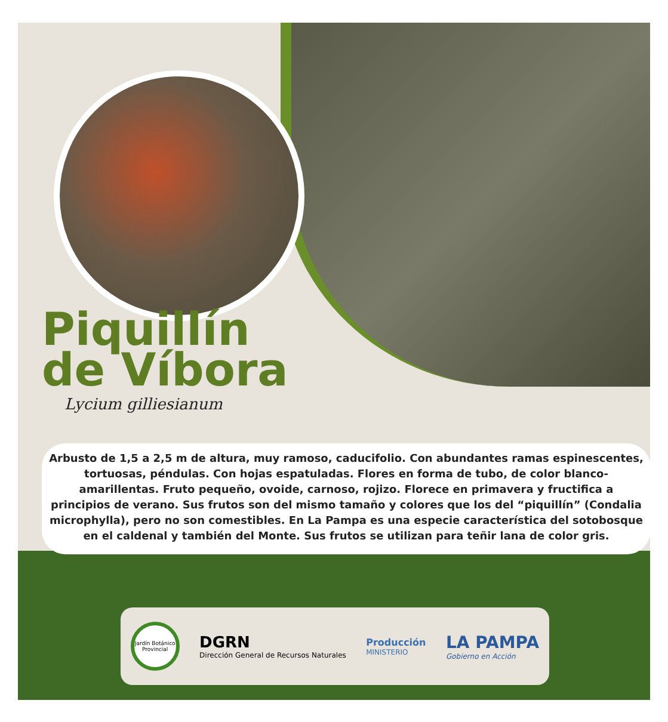Piquillín
de Víbora
Lycium gilliesianum
Arbusto de 1,5 a 2,5 m de altura, muy ramoso, caducifolio. Con abundantes ramas espinescentes, tortuosas, péndulas. Con hojas espatuladas. Flores en forma de tubo, de color blanco-amarillentas. Fruto pequeño, ovoide, carnoso, rojizo. Florece en primavera y fructifica a principios de verano. Sus frutos son del mismo tamaño y colores que los del “piquillín” (Condalia microphylla), pero no son comestibles. En La Pampa es una especie característica del sotobosque en el caldenal y también del Monte. Sus frutos se utilizan para teñir lana de color gris.
Jardín Botánico Provincial
DGRN
Dirección General de Recursos Naturales
Producción
MINISTERIO
LA PAMPA
Gobierno en Acción